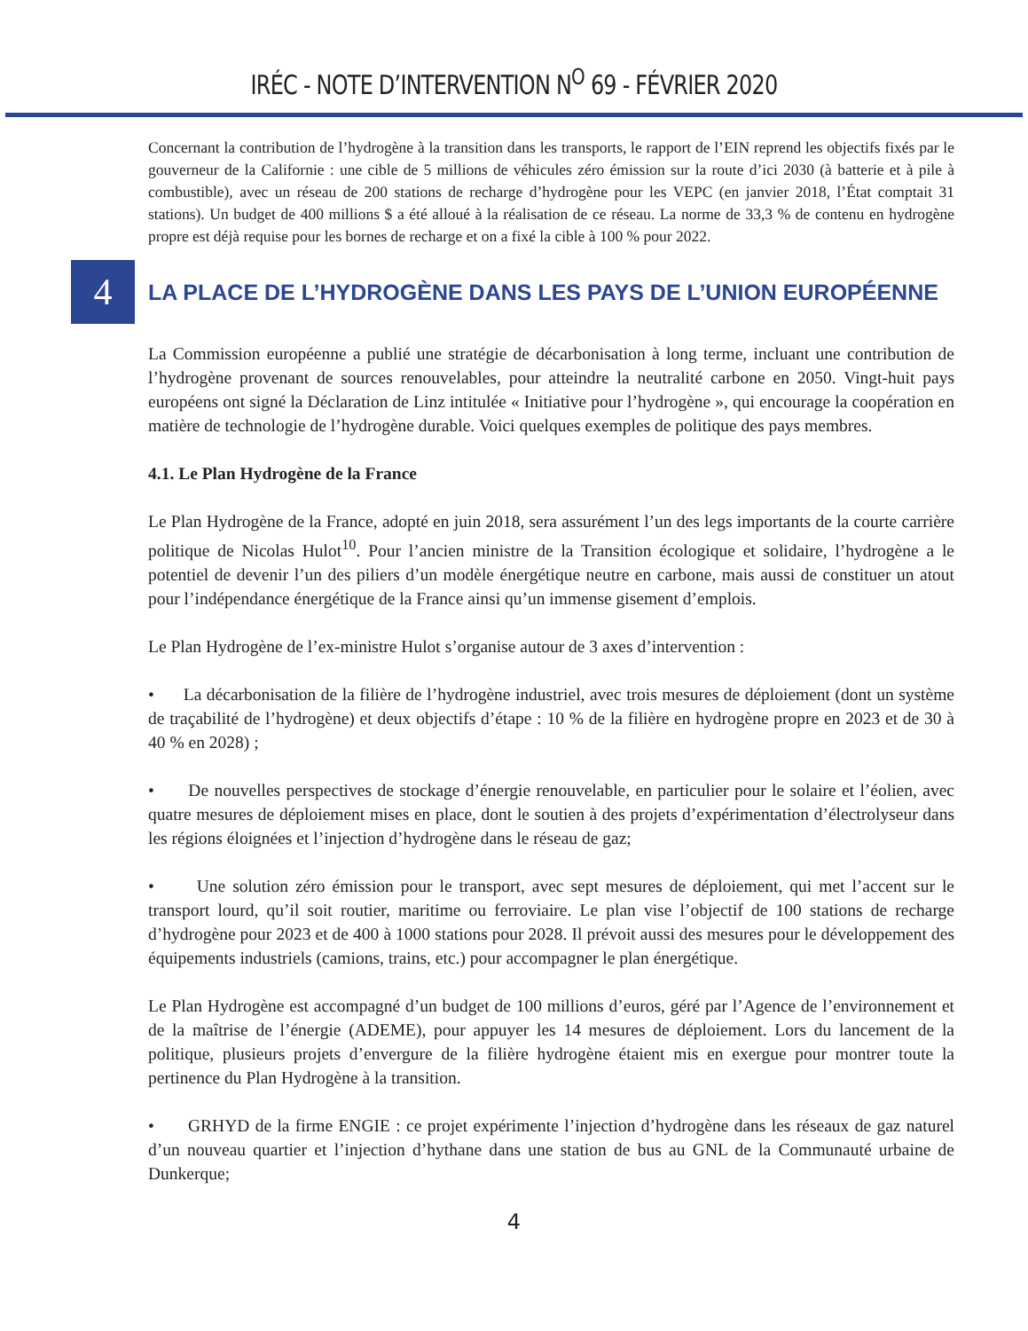IRÉC - NOTE D’INTERVENTION N<sup>O</sup> 69 - FÉVRIER 2020
Concernant la contribution de l’hydrogène à la transition dans les transports, le rapport de l’EIN reprend les objectifs fixés par le gouverneur de la Californie : une cible de 5 millions de véhicules zéro émission sur la route d’ici 2030 (à batterie et à pile à combustible), avec un réseau de 200 stations de recharge d’hydrogène pour les VEPC (en janvier 2018, l’État comptait 31 stations). Un budget de 400 millions $ a été alloué à la réalisation de ce réseau. La norme de 33,3 % de contenu en hydrogène propre est déjà requise pour les bornes de recharge et on a fixé la cible à 100 % pour 2022.
4
LA PLACE DE L’HYDROGÈNE DANS LES PAYS DE L’UNION EUROPÉENNE
La Commission européenne a publié une stratégie de décarbonisation à long terme, incluant une contribution de l’hydrogène provenant de sources renouvelables, pour atteindre la neutralité carbone en 2050. Vingt-huit pays européens ont signé la Déclaration de Linz intitulée « Initiative pour l’hydrogène », qui encourage la coopération en matière de technologie de l’hydrogène durable. Voici quelques exemples de politique des pays membres.
4.1. Le Plan Hydrogène de la France
Le Plan Hydrogène de la France, adopté en juin 2018, sera assurément l’un des legs importants de la courte carrière politique de Nicolas Hulot<sup>10</sup>. Pour l’ancien ministre de la Transition écologique et solidaire, l’hydrogène a le potentiel de devenir l’un des piliers d’un modèle énergétique neutre en carbone, mais aussi de constituer un atout pour l’indépendance énergétique de la France ainsi qu’un immense gisement d’emplois.
Le Plan Hydrogène de l’ex-ministre Hulot s’organise autour de 3 axes d’intervention :
• La décarbonisation de la filière de l’hydrogène industriel, avec trois mesures de déploiement (dont un système de traçabilité de l’hydrogène) et deux objectifs d’étape : 10 % de la filière en hydrogène propre en 2023 et de 30 à 40 % en 2028) ;
• De nouvelles perspectives de stockage d’énergie renouvelable, en particulier pour le solaire et l’éolien, avec quatre mesures de déploiement mises en place, dont le soutien à des projets d’expérimentation d’électrolyseur dans les régions éloignées et l’injection d’hydrogène dans le réseau de gaz;
• Une solution zéro émission pour le transport, avec sept mesures de déploiement, qui met l’accent sur le transport lourd, qu’il soit routier, maritime ou ferroviaire. Le plan vise l’objectif de 100 stations de recharge d’hydrogène pour 2023 et de 400 à 1000 stations pour 2028. Il prévoit aussi des mesures pour le développement des équipements industriels (camions, trains, etc.) pour accompagner le plan énergétique.
Le Plan Hydrogène est accompagné d’un budget de 100 millions d’euros, géré par l’Agence de l’environnement et de la maîtrise de l’énergie (ADEME), pour appuyer les 14 mesures de déploiement. Lors du lancement de la politique, plusieurs projets d’envergure de la filière hydrogène étaient mis en exergue pour montrer toute la pertinence du Plan Hydrogène à la transition.
• GRHYD de la firme ENGIE : ce projet expérimente l’injection d’hydrogène dans les réseaux de gaz naturel d’un nouveau quartier et l’injection d’hythane dans une station de bus au GNL de la Communauté urbaine de Dunkerque;
4